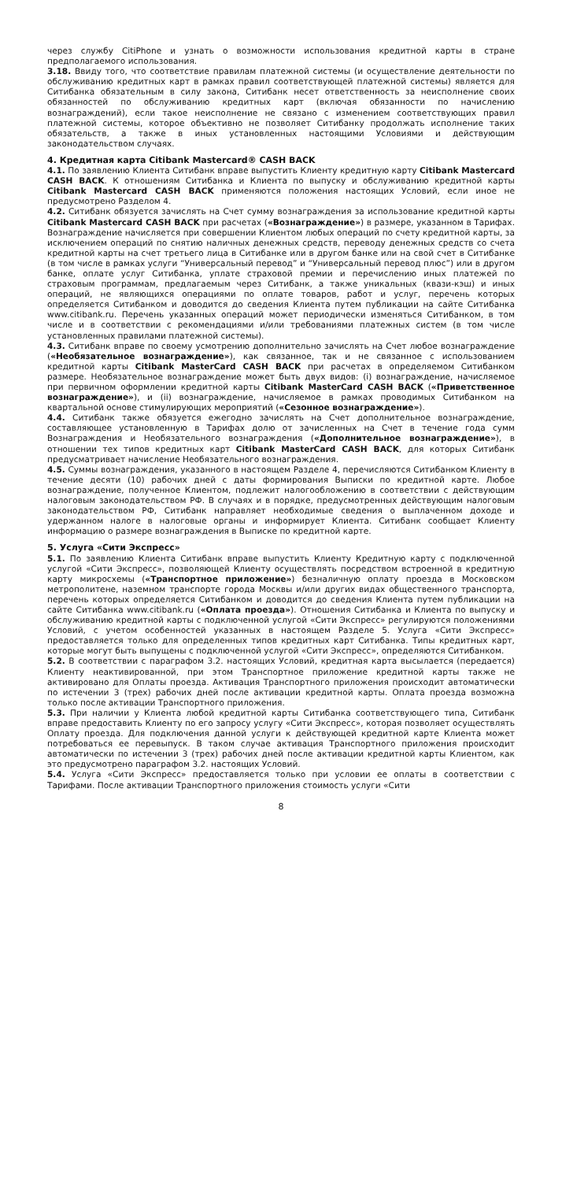через службу CitiPhone и узнать о возможности использования кредитной карты в стране предполагаемого использования.
3.18. Ввиду того, что соответствие правилам платежной системы (и осуществление деятельности по обслуживанию кредитных карт в рамках правил соответствующей платежной системы) является для Ситибанка обязательным в силу закона, Ситибанк несет ответственность за неисполнение своих обязанностей по обслуживанию кредитных карт (включая обязанности по начислению вознаграждений), если такое неисполнение не связано с изменением соответствующих правил платежной системы, которое объективно не позволяет Ситибанку продолжать исполнение таких обязательств, а также в иных установленных настоящими Условиями и действующим законодательством случаях.
4. Кредитная карта Citibank Mastercard® CASH BACK
4.1. По заявлению Клиента Ситибанк вправе выпустить Клиенту кредитную карту Citibank Mastercard CASH BACK. К отношениям Ситибанка и Клиента по выпуску и обслуживанию кредитной карты Citibank Mastercard CASH BACK применяются положения настоящих Условий, если иное не предусмотрено Разделом 4.
4.2. Ситибанк обязуется зачислять на Счет сумму вознаграждения за использование кредитной карты Citibank Mastercard CASH BACK при расчетах («Вознаграждение») в размере, указанном в Тарифах. Вознаграждение начисляется при совершении Клиентом любых операций по счету кредитной карты, за исключением операций по снятию наличных денежных средств, переводу денежных средств со счета кредитной карты на счет третьего лица в Ситибанке или в другом банке или на свой счет в Ситибанке (в том числе в рамках услуги “Универсальный перевод” и “Универсальный перевод плюс”) или в другом банке, оплате услуг Ситибанка, уплате страховой премии и перечислению иных платежей по страховым программам, предлагаемым через Ситибанк, а также уникальных (квази-кэш) и иных операций, не являющихся операциями по оплате товаров, работ и услуг, перечень которых определяется Ситибанком и доводится до сведения Клиента путем публикации на сайте Ситибанка www.citibank.ru. Перечень указанных операций может периодически изменяться Ситибанком, в том числе и в соответствии с рекомендациями и/или требованиями платежных систем (в том числе установленных правилами платежной системы).
4.3. Ситибанк вправе по своему усмотрению дополнительно зачислять на Счет любое вознаграждение («Необязательное вознаграждение»), как связанное, так и не связанное с использованием кредитной карты Citibank MasterCard CASH BACK при расчетах в определяемом Ситибанком размере. Необязательное вознаграждение может быть двух видов: (i) вознаграждение, начисляемое при первичном оформлении кредитной карты Citibank MasterCard CASH BACK («Приветственное вознаграждение»), и (ii) вознаграждение, начисляемое в рамках проводимых Ситибанком на квартальной основе стимулирующих мероприятий («Сезонное вознаграждение»).
4.4. Ситибанк также обязуется ежегодно зачислять на Счет дополнительное вознаграждение, составляющее установленную в Тарифах долю от зачисленных на Счет в течение года сумм Вознаграждения и Необязательного вознаграждения («Дополнительное вознаграждение»), в отношении тех типов кредитных карт Citibank MasterCard CASH BACK, для которых Ситибанк предусматривает начисление Необязательного вознаграждения.
4.5. Суммы вознаграждения, указанного в настоящем Разделе 4, перечисляются Ситибанком Клиенту в течение десяти (10) рабочих дней с даты формирования Выписки по кредитной карте. Любое вознаграждение, полученное Клиентом, подлежит налогообложению в соответствии с действующим налоговым законодательством РФ. В случаях и в порядке, предусмотренных действующим налоговым законодательством РФ, Ситибанк направляет необходимые сведения о выплаченном доходе и удержанном налоге в налоговые органы и информирует Клиента. Ситибанк сообщает Клиенту информацию о размере вознаграждения в Выписке по кредитной карте.
5. Услуга «Сити Экспресс»
5.1. По заявлению Клиента Ситибанк вправе выпустить Клиенту Кредитную карту с подключенной услугой «Сити Экспресс», позволяющей Клиенту осуществлять посредством встроенной в кредитную карту микросхемы («Транспортное приложение») безналичную оплату проезда в Московском метрополитене, наземном транспорте города Москвы и/или других видах общественного транспорта, перечень которых определяется Ситибанком и доводится до сведения Клиента путем публикации на сайте Ситибанка www.citibank.ru («Оплата проезда»). Отношения Ситибанка и Клиента по выпуску и обслуживанию кредитной карты с подключенной услугой «Сити Экспресс» регулируются положениями Условий, с учетом особенностей указанных в настоящем Разделе 5. Услуга «Сити Экспресс» предоставляется только для определенных типов кредитных карт Ситибанка. Типы кредитных карт, которые могут быть выпущены с подключенной услугой «Сити Экспресс», определяются Ситибанком.
5.2. В соответствии с параграфом 3.2. настоящих Условий, кредитная карта высылается (передается) Клиенту неактивированной, при этом Транспортное приложение кредитной карты также не активировано для Оплаты проезда. Активация Транспортного приложения происходит автоматически по истечении 3 (трех) рабочих дней после активации кредитной карты. Оплата проезда возможна только после активации Транспортного приложения.
5.3. При наличии у Клиента любой кредитной карты Ситибанка соответствующего типа, Ситибанк вправе предоставить Клиенту по его запросу услугу «Сити Экспресс», которая позволяет осуществлять Оплату проезда. Для подключения данной услуги к действующей кредитной карте Клиента может потребоваться ее перевыпуск. В таком случае активация Транспортного приложения происходит автоматически по истечении 3 (трех) рабочих дней после активации кредитной карты Клиентом, как это предусмотрено параграфом 3.2. настоящих Условий.
5.4. Услуга «Сити Экспресс» предоставляется только при условии ее оплаты в соответствии с Тарифами. После активации Транспортного приложения стоимость услуги «Сити
8